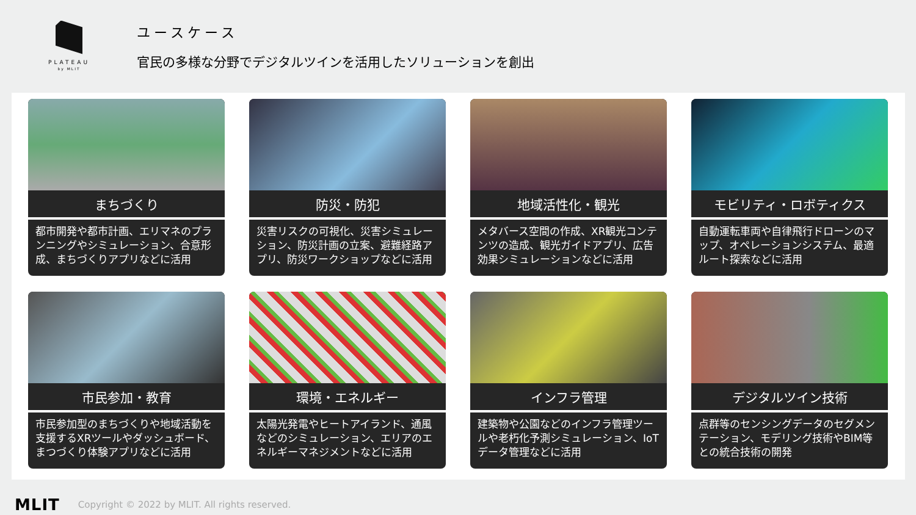PLATEAU
by MLIT
ユースケース
官民の多様な分野でデジタルツインを活用したソリューションを創出
まちづくり
都市開発や都市計画、エリマネのプランニングやシミュレーション、合意形成、まちづくりアプリなどに活用
防災・防犯
災害リスクの可視化、災害シミュレーション、防災計画の立案、避難経路アプリ、防災ワークショップなどに活用
地域活性化・観光
メタバース空間の作成、XR観光コンテンツの造成、観光ガイドアプリ、広告効果シミュレーションなどに活用
モビリティ・ロボティクス
自動運転車両や自律飛行ドローンのマップ、オペレーションシステム、最適ルート探索などに活用
市民参加・教育
市民参加型のまちづくりや地域活動を支援するXRツールやダッシュボード、まつづくり体験アプリなどに活用
環境・エネルギー
太陽光発電やヒートアイランド、通風などのシミュレーション、エリアのエネルギーマネジメントなどに活用
インフラ管理
建築物や公園などのインフラ管理ツールや老朽化予測シミュレーション、IoTデータ管理などに活用
デジタルツイン技術
点群等のセンシングデータのセグメンテーション、モデリング技術やBIM等との統合技術の開発
MLIT Copyright © 2022 by MLIT. All rights reserved.